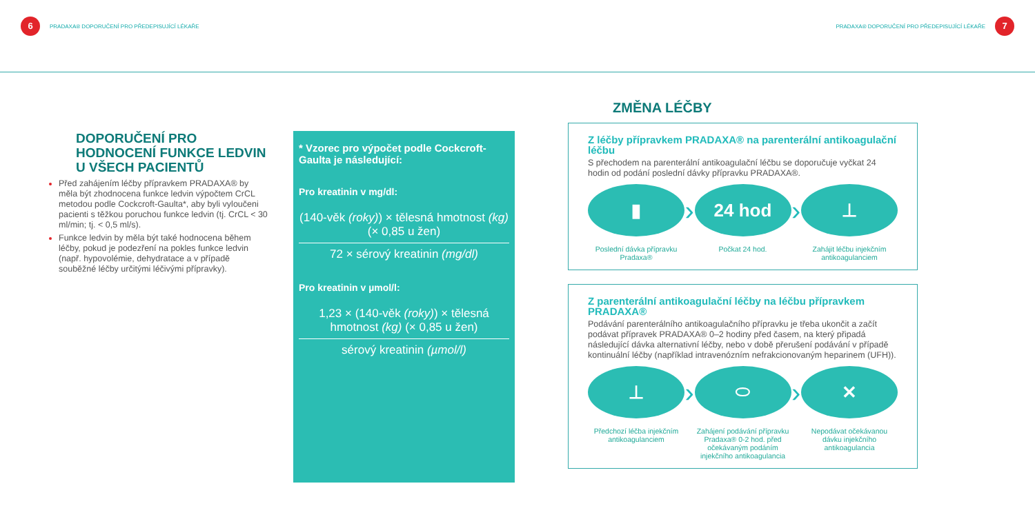6
PRADAXA® DOPORUČENÍ PRO PŘEDEPISUJÍCÍ LÉKAŘE
PRADAXA® DOPORUČENÍ PRO PŘEDEPISUJÍCÍ LÉKAŘE
7
DOPORUČENÍ PRO HODNOCENÍ FUNKCE LEDVIN U VŠECH PACIENTŮ
Před zahájením léčby přípravkem PRADAXA® by měla být zhodnocena funkce ledvin výpočtem CrCL metodou podle Cockcroft-Gaulta*, aby byli vyloučeni pacienti s těžkou poruchou funkce ledvin (tj. CrCL < 30 ml/min; tj. < 0,5 ml/s).
Funkce ledvin by měla být také hodnocena během léčby, pokud je podezření na pokles funkce ledvin (např. hypovolémie, dehydratace a v případě souběžné léčby určitými léčivými přípravky).
* Vzorec pro výpočet podle Cockcroft-Gaulta je následující:
Pro kreatinin v mg/dl:
(140-věk (roky)) × tělesná hmotnost (kg) (× 0,85 u žen)
72 × sérový kreatinin (mg/dl)
Pro kreatinin v µmol/l:
1,23 × (140-věk (roky)) × tělesná hmotnost (kg) (× 0,85 u žen)
sérový kreatinin (µmol/l)
ZMĚNA LÉČBY
Z léčby přípravkem PRADAXA® na parenterální antikoagulační léčbu
S přechodem na parenterální antikoagulační léčbu se doporučuje vyčkat 24 hodin od podání poslední dávky přípravku PRADAXA®.
▮
Poslední dávka přípravku Pradaxa®
›
24 hod
Počkat 24 hod.
›
⊥
Zahájit léčbu injekčním antikoagulanciem
Z parenterální antikoagulační léčby na léčbu přípravkem PRADAXA®
Podávání parenterálního antikoagulačního přípravku je třeba ukončit a začít podávat přípravek PRADAXA® 0–2 hodiny před časem, na který připadá následující dávka alternativní léčby, nebo v době přerušení podávání v případě kontinuální léčby (například intravenózním nefrakcionovaným heparinem (UFH)).
⊥
Předchozí léčba injekčním antikoagulanciem
›
⬭
Zahájení podávání přípravku Pradaxa® 0-2 hod. před očekávaným podáním injekčního antikoagulancia
›
✕
Nepodávat očekávanou dávku injekčního antikoagulancia